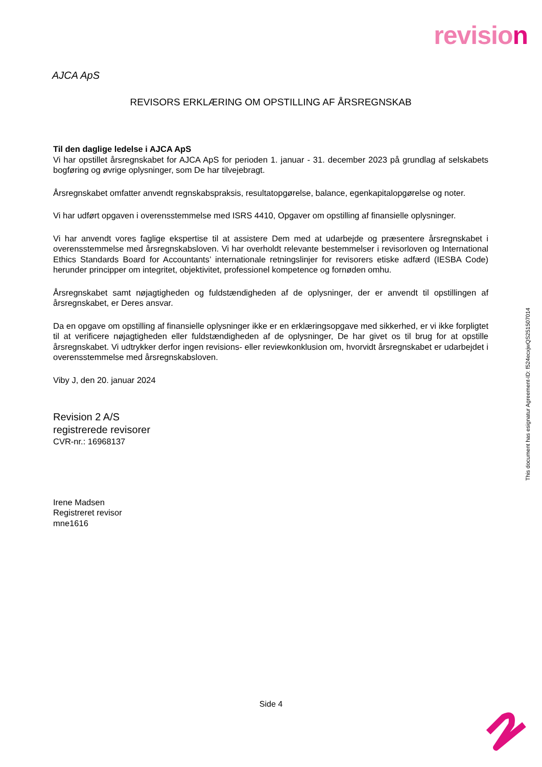revision
AJCA ApS
REVISORS ERKLÆRING OM OPSTILLING AF ÅRSREGNSKAB
Til den daglige ledelse i AJCA ApS
Vi har opstillet årsregnskabet for AJCA ApS for perioden 1. januar - 31. december 2023 på grundlag af selskabets bogføring og øvrige oplysninger, som De har tilvejebragt.
Årsregnskabet omfatter anvendt regnskabspraksis, resultatopgørelse, balance, egenkapitalopgørelse og noter.
Vi har udført opgaven i overensstemmelse med ISRS 4410, Opgaver om opstilling af finansielle oplysninger.
Vi har anvendt vores faglige ekspertise til at assistere Dem med at udarbejde og præsentere årsregnskabet i overensstemmelse med årsregnskabsloven. Vi har overholdt relevante bestemmelser i revisorloven og International Ethics Standards Board for Accountants’ internationale retningslinjer for revisorers etiske adfærd (IESBA Code) herunder principper om integritet, objektivitet, professionel kompetence og fornøden omhu.
Årsregnskabet samt nøjagtigheden og fuldstændigheden af de oplysninger, der er anvendt til opstillingen af årsregnskabet, er Deres ansvar.
Da en opgave om opstilling af finansielle oplysninger ikke er en erklæringsopgave med sikkerhed, er vi ikke forpligtet til at verificere nøjagtigheden eller fuldstændigheden af de oplysninger, De har givet os til brug for at opstille årsregnskabet. Vi udtrykker derfor ingen revisions- eller reviewkonklusion om, hvorvidt årsregnskabet er udarbejdet i overensstemmelse med årsregnskabsloven.
Viby J, den 20. januar 2024
Revision 2 A/S
registrerede revisorer
CVR-nr.: 16968137
Irene Madsen
Registreret revisor
mne1616
This document has esignatur Agreement-ID: f524ecxjwQS251507014
Side 4